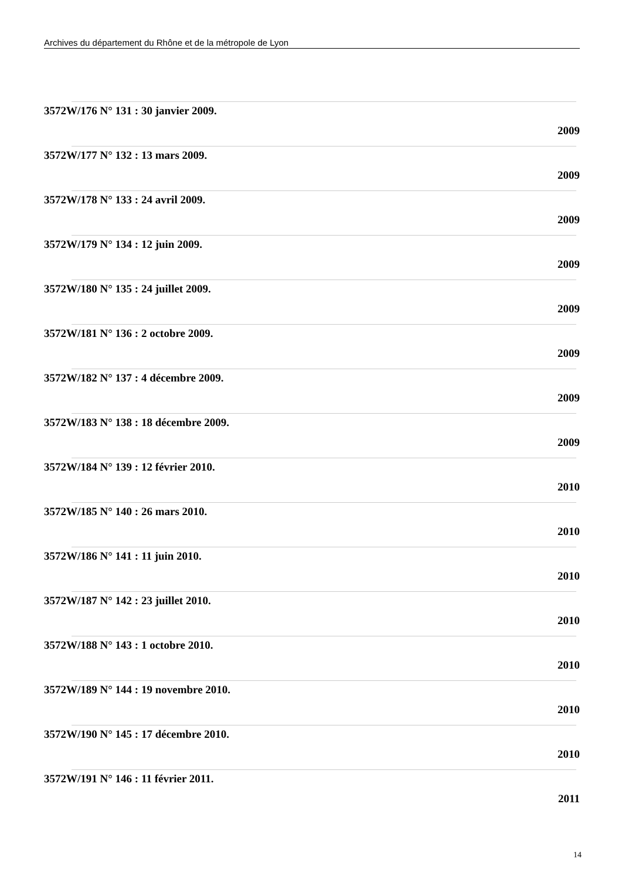Archives du département du Rhône et de la métropole de Lyon
3572W/176 N° 131 : 30 janvier 2009.
2009
3572W/177 N° 132 : 13 mars 2009.
2009
3572W/178 N° 133 : 24 avril 2009.
2009
3572W/179 N° 134 : 12 juin 2009.
2009
3572W/180 N° 135 : 24 juillet 2009.
2009
3572W/181 N° 136 : 2 octobre 2009.
2009
3572W/182 N° 137 : 4 décembre 2009.
2009
3572W/183 N° 138 : 18 décembre 2009.
2009
3572W/184 N° 139 : 12 février 2010.
2010
3572W/185 N° 140 : 26 mars 2010.
2010
3572W/186 N° 141 : 11 juin 2010.
2010
3572W/187 N° 142 : 23 juillet 2010.
2010
3572W/188 N° 143 : 1 octobre 2010.
2010
3572W/189 N° 144 : 19 novembre 2010.
2010
3572W/190 N° 145 : 17 décembre 2010.
2010
3572W/191 N° 146 : 11 février 2011.
2011
14